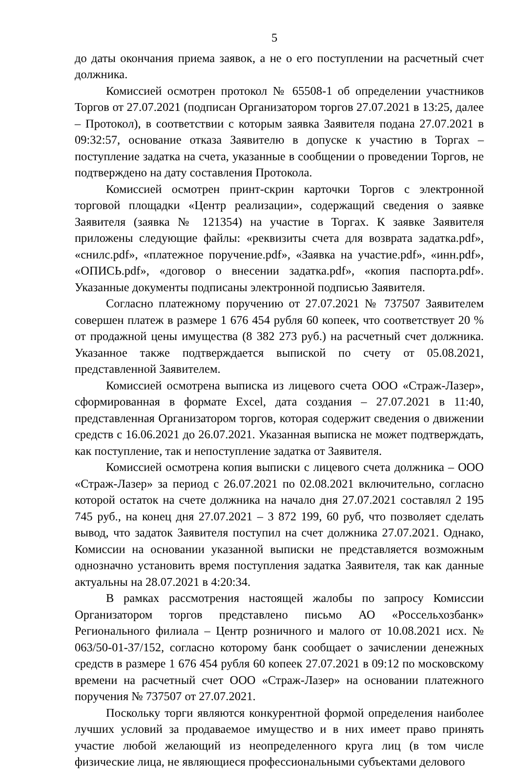5
до даты окончания приема заявок, а не о его поступлении на расчетный счет должника.
Комиссией осмотрен протокол № 65508-1 об определении участников Торгов от 27.07.2021 (подписан Организатором торгов 27.07.2021 в 13:25, далее – Протокол), в соответствии с которым заявка Заявителя подана 27.07.2021 в 09:32:57, основание отказа Заявителю в допуске к участию в Торгах – поступление задатка на счета, указанные в сообщении о проведении Торгов, не подтверждено на дату составления Протокола.
Комиссией осмотрен принт-скрин карточки Торгов с электронной торговой площадки «Центр реализации», содержащий сведения о заявке Заявителя (заявка № 121354) на участие в Торгах. К заявке Заявителя приложены следующие файлы: «реквизиты счета для возврата задатка.pdf», «снилс.pdf», «платежное поручение.pdf», «Заявка на участие.pdf», «инн.pdf», «ОПИСЬ.pdf», «договор о внесении задатка.pdf», «копия паспорта.pdf». Указанные документы подписаны электронной подписью Заявителя.
Согласно платежному поручению от 27.07.2021 № 737507 Заявителем совершен платеж в размере 1 676 454 рубля 60 копеек, что соответствует 20 % от продажной цены имущества (8 382 273 руб.) на расчетный счет должника. Указанное также подтверждается выпиской по счету от 05.08.2021, представленной Заявителем.
Комиссией осмотрена выписка из лицевого счета ООО «Страж-Лазер», сформированная в формате Excel, дата создания – 27.07.2021 в 11:40, представленная Организатором торгов, которая содержит сведения о движении средств с 16.06.2021 до 26.07.2021. Указанная выписка не может подтверждать, как поступление, так и непоступление задатка от Заявителя.
Комиссией осмотрена копия выписки с лицевого счета должника – ООО «Страж-Лазер» за период с 26.07.2021 по 02.08.2021 включительно, согласно которой остаток на счете должника на начало дня 27.07.2021 составлял 2 195 745 руб., на конец дня 27.07.2021 – 3 872 199, 60 руб, что позволяет сделать вывод, что задаток Заявителя поступил на счет должника 27.07.2021. Однако, Комиссии на основании указанной выписки не представляется возможным однозначно установить время поступления задатка Заявителя, так как данные актуальны на 28.07.2021 в 4:20:34.
В рамках рассмотрения настоящей жалобы по запросу Комиссии Организатором торгов представлено письмо АО «Россельхозбанк» Регионального филиала – Центр розничного и малого от 10.08.2021 исх. № 063/50-01-37/152, согласно которому банк сообщает о зачислении денежных средств в размере 1 676 454 рубля 60 копеек 27.07.2021 в 09:12 по московскому времени на расчетный счет ООО «Страж-Лазер» на основании платежного поручения № 737507 от 27.07.2021.
Поскольку торги являются конкурентной формой определения наиболее лучших условий за продаваемое имущество и в них имеет право принять участие любой желающий из неопределенного круга лиц (в том числе физические лица, не являющиеся профессиональными субъектами делового